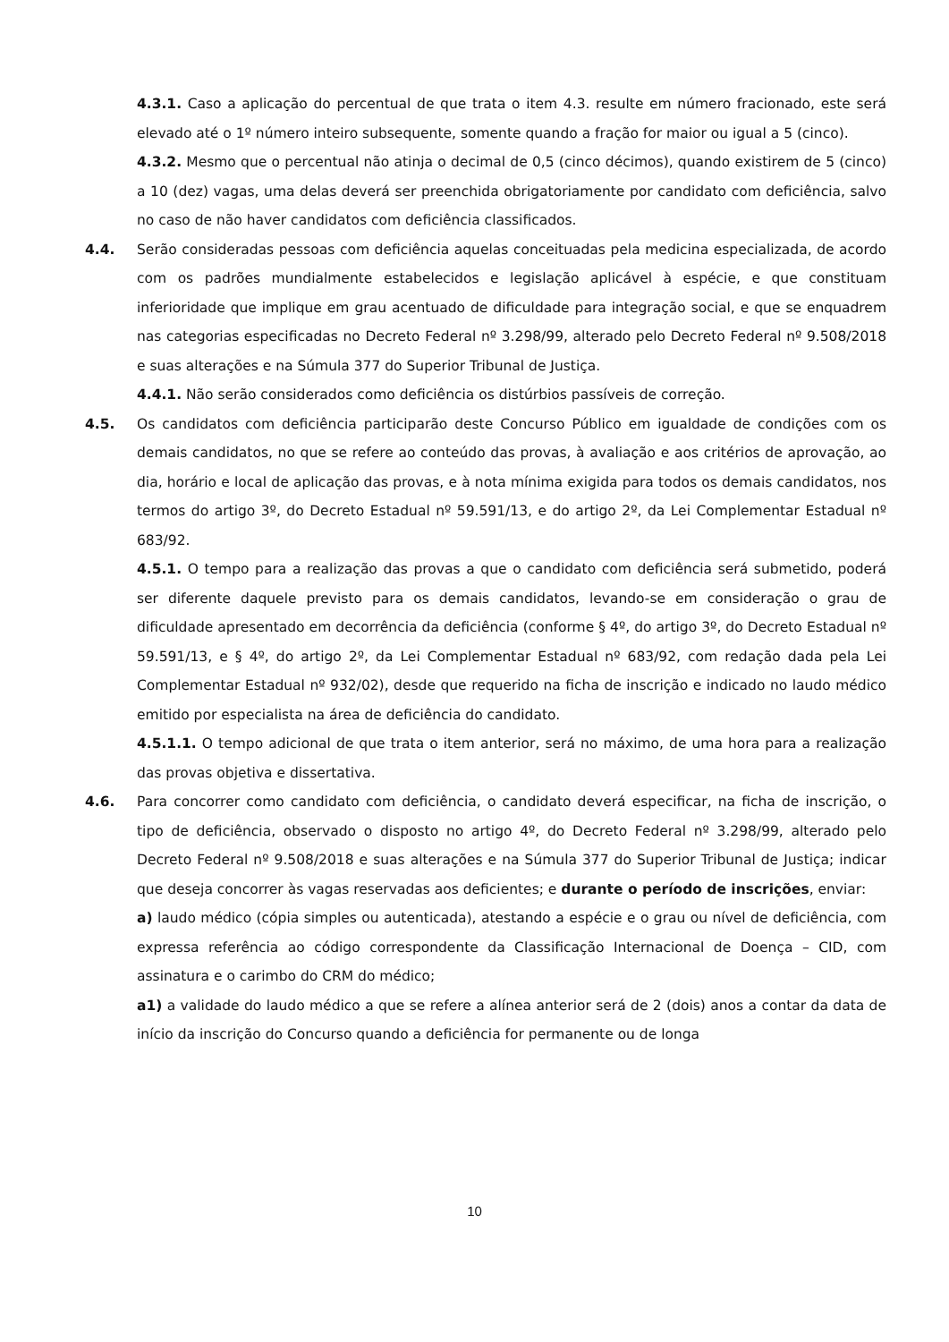4.3.1. Caso a aplicação do percentual de que trata o item 4.3. resulte em número fracionado, este será elevado até o 1º número inteiro subsequente, somente quando a fração for maior ou igual a 5 (cinco).
4.3.2. Mesmo que o percentual não atinja o decimal de 0,5 (cinco décimos), quando existirem de 5 (cinco) a 10 (dez) vagas, uma delas deverá ser preenchida obrigatoriamente por candidato com deficiência, salvo no caso de não haver candidatos com deficiência classificados.
4.4. Serão consideradas pessoas com deficiência aquelas conceituadas pela medicina especializada, de acordo com os padrões mundialmente estabelecidos e legislação aplicável à espécie, e que constituam inferioridade que implique em grau acentuado de dificuldade para integração social, e que se enquadrem nas categorias especificadas no Decreto Federal nº 3.298/99, alterado pelo Decreto Federal nº 9.508/2018 e suas alterações e na Súmula 377 do Superior Tribunal de Justiça.
4.4.1. Não serão considerados como deficiência os distúrbios passíveis de correção.
4.5. Os candidatos com deficiência participarão deste Concurso Público em igualdade de condições com os demais candidatos, no que se refere ao conteúdo das provas, à avaliação e aos critérios de aprovação, ao dia, horário e local de aplicação das provas, e à nota mínima exigida para todos os demais candidatos, nos termos do artigo 3º, do Decreto Estadual nº 59.591/13, e do artigo 2º, da Lei Complementar Estadual nº 683/92.
4.5.1. O tempo para a realização das provas a que o candidato com deficiência será submetido, poderá ser diferente daquele previsto para os demais candidatos, levando-se em consideração o grau de dificuldade apresentado em decorrência da deficiência (conforme § 4º, do artigo 3º, do Decreto Estadual nº 59.591/13, e § 4º, do artigo 2º, da Lei Complementar Estadual nº 683/92, com redação dada pela Lei Complementar Estadual nº 932/02), desde que requerido na ficha de inscrição e indicado no laudo médico emitido por especialista na área de deficiência do candidato.
4.5.1.1. O tempo adicional de que trata o item anterior, será no máximo, de uma hora para a realização das provas objetiva e dissertativa.
4.6. Para concorrer como candidato com deficiência, o candidato deverá especificar, na ficha de inscrição, o tipo de deficiência, observado o disposto no artigo 4º, do Decreto Federal nº 3.298/99, alterado pelo Decreto Federal nº 9.508/2018 e suas alterações e na Súmula 377 do Superior Tribunal de Justiça; indicar que deseja concorrer às vagas reservadas aos deficientes; e durante o período de inscrições, enviar:
a) laudo médico (cópia simples ou autenticada), atestando a espécie e o grau ou nível de deficiência, com expressa referência ao código correspondente da Classificação Internacional de Doença – CID, com assinatura e o carimbo do CRM do médico;
a1) a validade do laudo médico a que se refere a alínea anterior será de 2 (dois) anos a contar da data de início da inscrição do Concurso quando a deficiência for permanente ou de longa
10